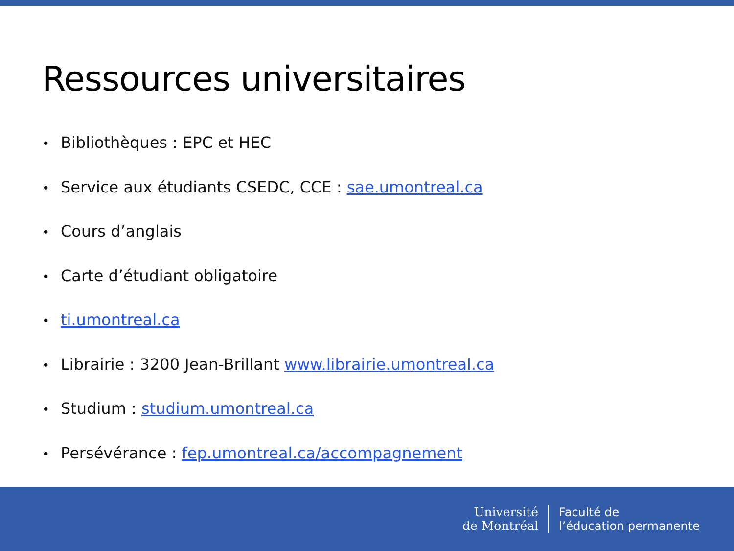Ressources universitaires
• Bibliothèques : EPC et HEC
• Service aux étudiants CSEDC, CCE : sae.umontreal.ca
• Cours d’anglais
• Carte d’étudiant obligatoire
• ti.umontreal.ca
• Librairie : 3200 Jean-Brillant www.librairie.umontreal.ca
• Studium : studium.umontreal.ca
• Persévérance : fep.umontreal.ca/accompagnement
Université
de Montréal
Faculté de
l’éducation permanente